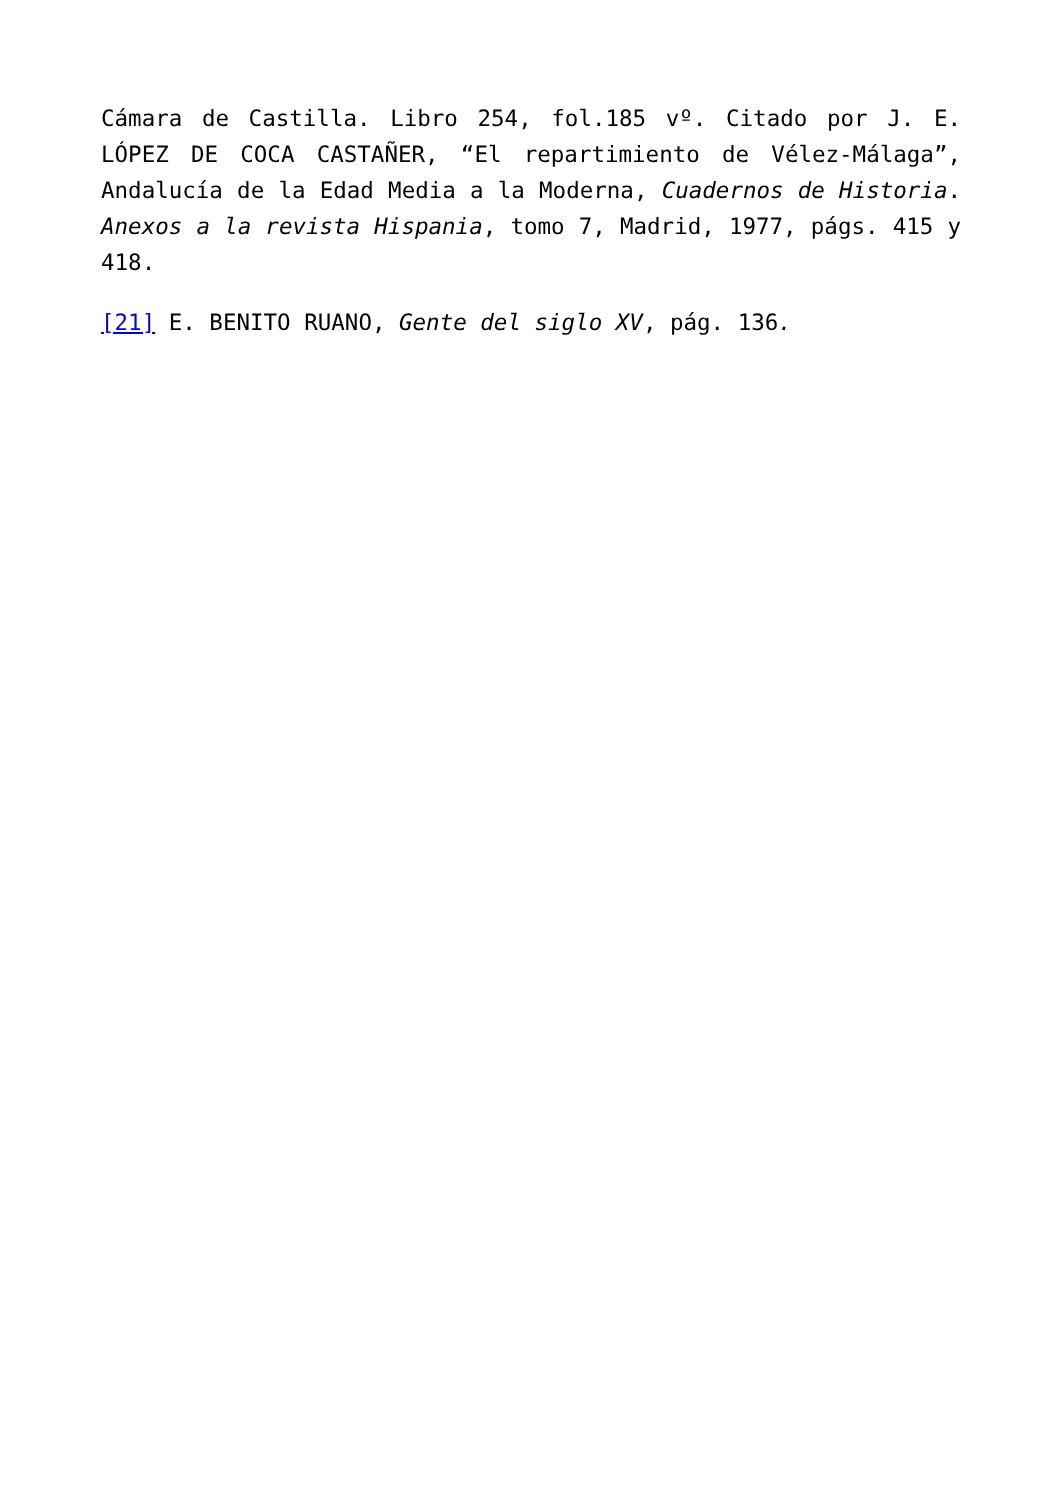Cámara de Castilla. Libro 254, fol.185 vº. Citado por J. E. LÓPEZ DE COCA CASTAÑER, “El repartimiento de Vélez-Málaga”, Andalucía de la Edad Media a la Moderna, Cuadernos de Historia. Anexos a la revista Hispania, tomo 7, Madrid, 1977, págs. 415 y 418.
[21] E. BENITO RUANO, Gente del siglo XV, pág. 136.